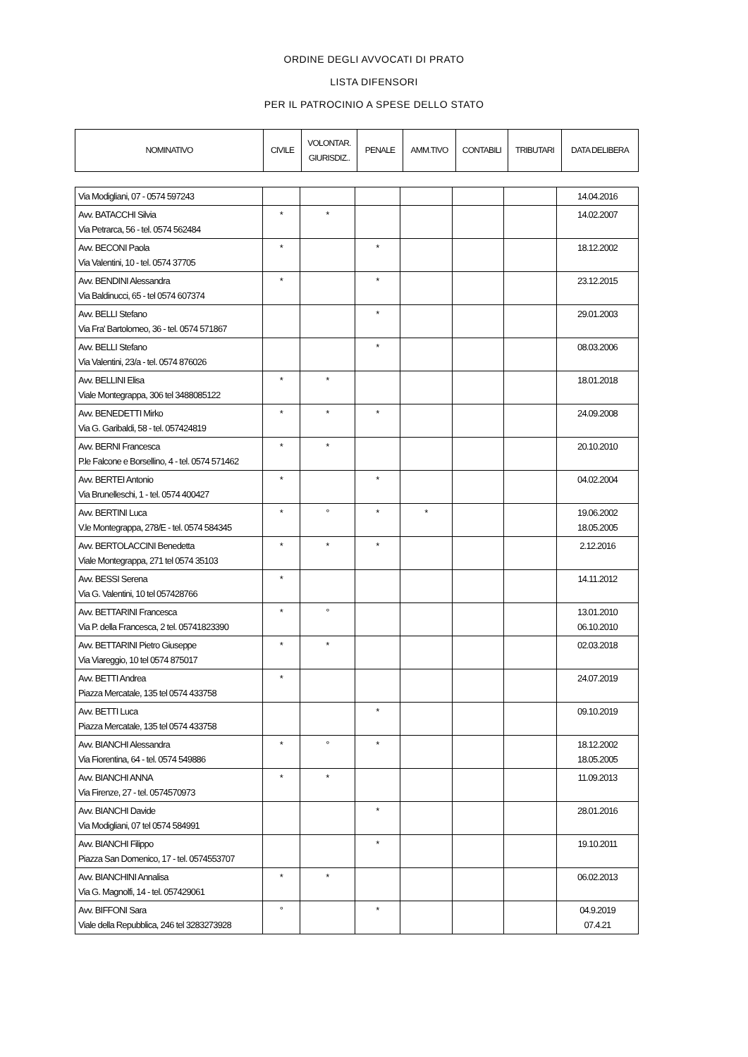ORDINE DEGLI AVVOCATI DI PRATO
LISTA DIFENSORI
PER IL PATROCINIO A SPESE DELLO STATO
| NOMINATIVO | CIVILE | VOLONTAR. GIURISDIZ.. | PENALE | AMM.TIVO | CONTABILI | TRIBUTARI | DATA DELIBERA |
| --- | --- | --- | --- | --- | --- | --- | --- |
| Via Modigliani, 07 - 0574 597243 | | | | | | | 14.04.2016 |
| Avv. BATACCHI Silvia Via Petrarca, 56 - tel. 0574 562484 | * | * | | | | | 14.02.2007 |
| Avv. BECONI Paola Via Valentini, 10 - tel. 0574 37705 | * | | * | | | | 18.12.2002 |
| Avv. BENDINI Alessandra Via Baldinucci, 65 - tel 0574 607374 | * | | * | | | | 23.12.2015 |
| Avv. BELLI Stefano Via Fra' Bartolomeo, 36 - tel. 0574 571867 | | | * | | | | 29.01.2003 |
| Avv. BELLI Stefano Via Valentini, 23/a - tel. 0574 876026 | | | * | | | | 08.03.2006 |
| Avv. BELLINI Elisa Viale Montegrappa, 306 tel 3488085122 | * | * | | | | | 18.01.2018 |
| Avv. BENEDETTI Mirko Via G. Garibaldi, 58 - tel. 057424819 | * | * | * | | | | 24.09.2008 |
| Avv. BERNI Francesca P.le Falcone e Borsellino, 4 - tel. 0574 571462 | * | * | | | | | 20.10.2010 |
| Avv. BERTEI Antonio Via Brunelleschi, 1 - tel. 0574 400427 | * | | * | | | | 04.02.2004 |
| Avv. BERTINI Luca V.le Montegrappa, 278/E - tel. 0574 584345 | * | ° | * | * | | | 19.06.2002 18.05.2005 |
| Avv. BERTOLACCINI Benedetta Viale Montegrappa, 271 tel 0574 35103 | * | * | * | | | | 2.12.2016 |
| Avv. BESSI Serena Via G. Valentini, 10 tel 057428766 | * | | | | | | 14.11.2012 |
| Avv. BETTARINI Francesca Via P. della Francesca, 2 tel. 05741823390 | * | ° | | | | | 13.01.2010 06.10.2010 |
| Avv. BETTARINI Pietro Giuseppe Via Viareggio, 10 tel 0574 875017 | * | * | | | | | 02.03.2018 |
| Avv. BETTI Andrea Piazza Mercatale, 135 tel 0574 433758 | * | | | | | | 24.07.2019 |
| Avv. BETTI Luca Piazza Mercatale, 135 tel 0574 433758 | | | * | | | | 09.10.2019 |
| Avv. BIANCHI Alessandra Via Fiorentina, 64 - tel. 0574 549886 | * | ° | * | | | | 18.12.2002 18.05.2005 |
| Avv. BIANCHI ANNA Via Firenze, 27 - tel. 0574570973 | * | * | | | | | 11.09.2013 |
| Avv. BIANCHI Davide Via Modigliani, 07 tel 0574 584991 | | | * | | | | 28.01.2016 |
| Avv. BIANCHI Filippo Piazza San Domenico, 17 - tel. 0574553707 | | | * | | | | 19.10.2011 |
| Avv. BIANCHINI Annalisa Via G. Magnolfi, 14 - tel. 057429061 | * | * | | | | | 06.02.2013 |
| Avv. BIFFONI Sara Viale della Repubblica, 246 tel 3283273928 | ° | | * | | | | 04.9.2019 07.4.21 |